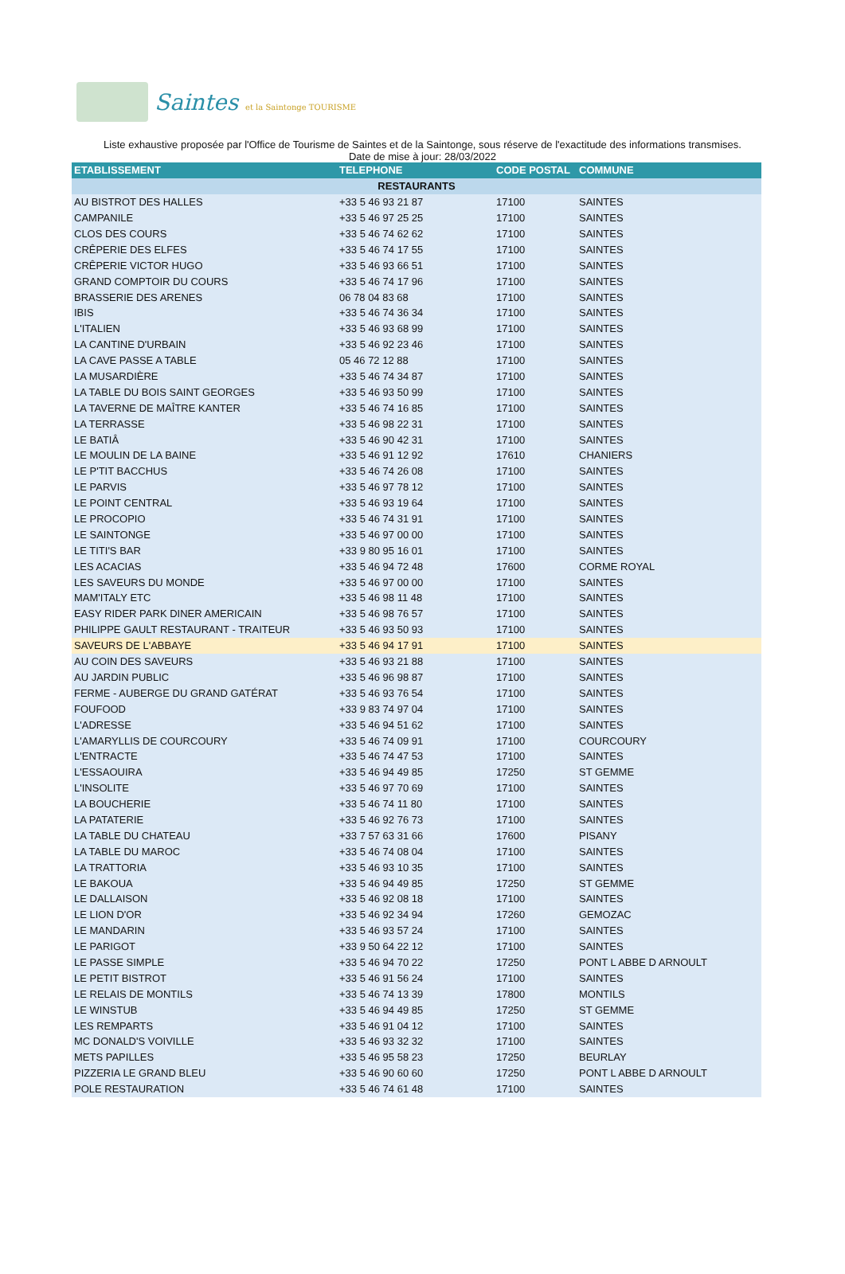Saintes et la Saintonge TOURISME
Liste exhaustive proposée par l'Office de Tourisme de Saintes et de la Saintonge, sous réserve de l'exactitude des informations transmises.
Date de mise à jour: 28/03/2022
| ETABLISSEMENT | TELEPHONE | CODE POSTAL | COMMUNE |
| --- | --- | --- | --- |
| RESTAURANTS | | | |
| AU BISTROT DES HALLES | +33 5 46 93 21 87 | 17100 | SAINTES |
| CAMPANILE | +33 5 46 97 25 25 | 17100 | SAINTES |
| CLOS DES COURS | +33 5 46 74 62 62 | 17100 | SAINTES |
| CRÊPERIE DES ELFES | +33 5 46 74 17 55 | 17100 | SAINTES |
| CRÊPERIE VICTOR HUGO | +33 5 46 93 66 51 | 17100 | SAINTES |
| GRAND COMPTOIR DU COURS | +33 5 46 74 17 96 | 17100 | SAINTES |
| BRASSERIE DES ARENES | 06 78 04 83 68 | 17100 | SAINTES |
| IBIS | +33 5 46 74 36 34 | 17100 | SAINTES |
| L'ITALIEN | +33 5 46 93 68 99 | 17100 | SAINTES |
| LA CANTINE D'URBAIN | +33 5 46 92 23 46 | 17100 | SAINTES |
| LA CAVE PASSE A TABLE | 05 46 72 12 88 | 17100 | SAINTES |
| LA MUSARDIÈRE | +33 5 46 74 34 87 | 17100 | SAINTES |
| LA TABLE DU BOIS SAINT GEORGES | +33 5 46 93 50 99 | 17100 | SAINTES |
| LA TAVERNE DE MAÎTRE KANTER | +33 5 46 74 16 85 | 17100 | SAINTES |
| LA TERRASSE | +33 5 46 98 22 31 | 17100 | SAINTES |
| LE BATIÂ | +33 5 46 90 42 31 | 17100 | SAINTES |
| LE MOULIN DE LA BAINE | +33 5 46 91 12 92 | 17610 | CHANIERS |
| LE P'TIT BACCHUS | +33 5 46 74 26 08 | 17100 | SAINTES |
| LE PARVIS | +33 5 46 97 78 12 | 17100 | SAINTES |
| LE POINT CENTRAL | +33 5 46 93 19 64 | 17100 | SAINTES |
| LE PROCOPIO | +33 5 46 74 31 91 | 17100 | SAINTES |
| LE SAINTONGE | +33 5 46 97 00 00 | 17100 | SAINTES |
| LE TITI'S BAR | +33 9 80 95 16 01 | 17100 | SAINTES |
| LES ACACIAS | +33 5 46 94 72 48 | 17600 | CORME ROYAL |
| LES SAVEURS DU MONDE | +33 5 46 97 00 00 | 17100 | SAINTES |
| MAM'ITALY ETC | +33 5 46 98 11 48 | 17100 | SAINTES |
| EASY RIDER PARK DINER AMERICAIN | +33 5 46 98 76 57 | 17100 | SAINTES |
| PHILIPPE GAULT RESTAURANT - TRAITEUR | +33 5 46 93 50 93 | 17100 | SAINTES |
| SAVEURS DE L'ABBAYE | +33 5 46 94 17 91 | 17100 | SAINTES |
| AU COIN DES SAVEURS | +33 5 46 93 21 88 | 17100 | SAINTES |
| AU JARDIN PUBLIC | +33 5 46 96 98 87 | 17100 | SAINTES |
| FERME - AUBERGE DU GRAND GATÉRAT | +33 5 46 93 76 54 | 17100 | SAINTES |
| FOUFOOD | +33 9 83 74 97 04 | 17100 | SAINTES |
| L'ADRESSE | +33 5 46 94 51 62 | 17100 | SAINTES |
| L'AMARYLLIS DE COURCOURY | +33 5 46 74 09 91 | 17100 | COURCOURY |
| L'ENTRACTE | +33 5 46 74 47 53 | 17100 | SAINTES |
| L'ESSAOUIRA | +33 5 46 94 49 85 | 17250 | ST GEMME |
| L'INSOLITE | +33 5 46 97 70 69 | 17100 | SAINTES |
| LA BOUCHERIE | +33 5 46 74 11 80 | 17100 | SAINTES |
| LA PATATERIE | +33 5 46 92 76 73 | 17100 | SAINTES |
| LA TABLE DU CHATEAU | +33 7 57 63 31 66 | 17600 | PISANY |
| LA TABLE DU MAROC | +33 5 46 74 08 04 | 17100 | SAINTES |
| LA TRATTORIA | +33 5 46 93 10 35 | 17100 | SAINTES |
| LE BAKOUA | +33 5 46 94 49 85 | 17250 | ST GEMME |
| LE DALLAISON | +33 5 46 92 08 18 | 17100 | SAINTES |
| LE LION D'OR | +33 5 46 92 34 94 | 17260 | GEMOZAC |
| LE MANDARIN | +33 5 46 93 57 24 | 17100 | SAINTES |
| LE PARIGOT | +33 9 50 64 22 12 | 17100 | SAINTES |
| LE PASSE SIMPLE | +33 5 46 94 70 22 | 17250 | PONT L ABBE D ARNOULT |
| LE PETIT BISTROT | +33 5 46 91 56 24 | 17100 | SAINTES |
| LE RELAIS DE MONTILS | +33 5 46 74 13 39 | 17800 | MONTILS |
| LE WINSTUB | +33 5 46 94 49 85 | 17250 | ST GEMME |
| LES REMPARTS | +33 5 46 91 04 12 | 17100 | SAINTES |
| MC DONALD'S VOIVILLE | +33 5 46 93 32 32 | 17100 | SAINTES |
| METS PAPILLES | +33 5 46 95 58 23 | 17250 | BEURLAY |
| PIZZERIA LE GRAND BLEU | +33 5 46 90 60 60 | 17250 | PONT L ABBE D ARNOULT |
| POLE RESTAURATION | +33 5 46 74 61 48 | 17100 | SAINTES |